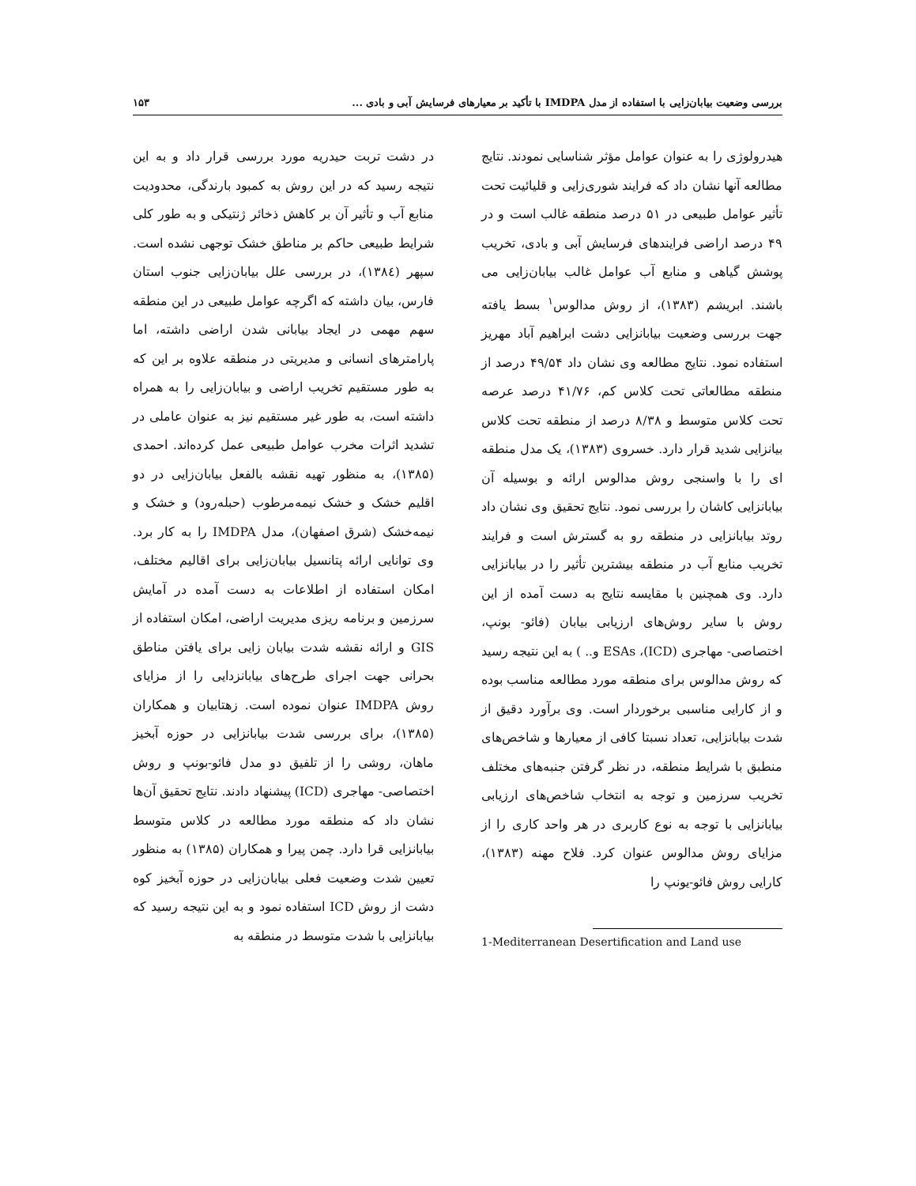بررسی وضعیت بیابان‌زایی با استفاده از مدل IMDPA با تأکید بر معیارهای فرسایش آبی و بادی ... ۱۵۳
هیدرولوژی را به عنوان عوامل مؤثر شناسایی نمودند. نتایج مطالعه آنها نشان داد که فرایند شوری‌زایی و قلیائیت تحت تأثیر عوامل طبیعی در ۵۱ درصد منطقه غالب است و در ۴۹ درصد اراضی فرایندهای فرسایش آبی و بادی، تخریب پوشش گیاهی و منابع آب عوامل غالب بیابان‌زایی می باشند. ابریشم (۱۳۸۳)، از روش مدالوس<sup>۱</sup> بسط یافته جهت بررسی وضعیت بیابانزایی دشت ابراهیم آباد مهریز استفاده نمود. نتایج مطالعه وی نشان داد ۴۹/۵۴ درصد از منطقه مطالعاتی تحت کلاس کم، ۴۱/۷۶ درصد عرصه تحت کلاس متوسط و ۸/۳۸ درصد از منطقه تحت کلاس بیانزایی شدید قرار دارد. خسروی (۱۳۸۳)، یک مدل منطقه ای را با واسنجی روش مدالوس ارائه و بوسیله آن بیابانزایی کاشان را بررسی نمود. نتایج تحقیق وی نشان داد روتد بیابانزایی در منطقه رو به گسترش است و فرایند تخریب منابع آب در منطقه بیشترین تأثیر را در بیابانزایی دارد. وی همچنین با مقایسه نتایج به دست آمده از این روش با سایر روش‌های ارزیابی بیابان (فائو- بونپ، اختصاصی- مهاجری (ICD)، ESAs و.. ) به این نتیجه رسید که روش مدالوس برای منطقه مورد مطالعه مناسب بوده و از کارایی مناسبی برخوردار است. وی برآورد دقیق از شدت بیابانزایی، تعداد نسبتا کافی از معیارها و شاخص‌های منطبق با شرایط منطقه، در نظر گرفتن جنبه‌های مختلف تخریب سرزمین و توجه به انتخاب شاخص‌های ارزیابی بیابانزایی با توجه به نوع کاربری در هر واحد کاری را از مزایای روش مدالوس عنوان کرد. فلاح مهنه (۱۳۸۳)، کارایی روش فائو-یونپ را
1-Mediterranean Desertification and Land use
در دشت تربت حیدریه مورد بررسی قرار داد و به این نتیجه رسید که در این روش به کمبود بارندگی، محدودیت منابع آب و تأثیر آن بر کاهش ذخائر ژنتیکی و به طور کلی شرایط طبیعی حاکم بر مناطق خشک توجهی نشده است. سپهر (۱۳۸٤)، در بررسی علل بیابان‌زایی جنوب استان فارس، بیان داشته که اگرچه عوامل طبیعی در این منطقه سهم مهمی در ایجاد بیابانی شدن اراضی داشته، اما پارامترهای انسانی و مدیریتی در منطقه علاوه بر این که به طور مستقیم تخریب اراضی و بیابان‌زایی را به همراه داشته است، به طور غیر مستقیم نیز به عنوان عاملی در تشدید اثرات مخرب عوامل طبیعی عمل کرده‌اند. احمدی (۱۳۸۵)، به منظور تهیه نقشه بالفعل بیابان‌زایی در دو اقلیم خشک و خشک نیمه‌مرطوب (حبله‌رود) و خشک و نیمه‌خشک (شرق اصفهان)، مدل IMDPA را به کار برد. وی توانایی ارائه پتانسیل بیابان‌زایی برای اقالیم مختلف، امکان استفاده از اطلاعات به دست آمده در آمایش سرزمین و برنامه ریزی مدیریت اراضی، امکان استفاده از GIS و ارائه نقشه شدت بیابان زایی برای یافتن مناطق بحرانی جهت اجرای طرح‌های بیابانزدایی را از مزایای روش IMDPA عنوان نموده است. زهتابیان و همکاران (۱۳۸۵)، برای بررسی شدت بیابانزایی در حوزه آبخیز ماهان، روشی را از تلفیق دو مدل فائو-بونپ و روش اختصاصی- مهاجری (ICD) پیشنهاد دادند. نتایج تحقیق آن‌ها نشان داد که منطقه مورد مطالعه در کلاس متوسط بیابانزایی قرا دارد. چمن پیرا و همکاران (۱۳۸۵) به منظور تعیین شدت وضعیت فعلی بیابان‌زایی در حوزه آبخیز کوه دشت از روش ICD استفاده نمود و به این نتیجه رسید که بیابانزایی با شدت متوسط در منطقه به